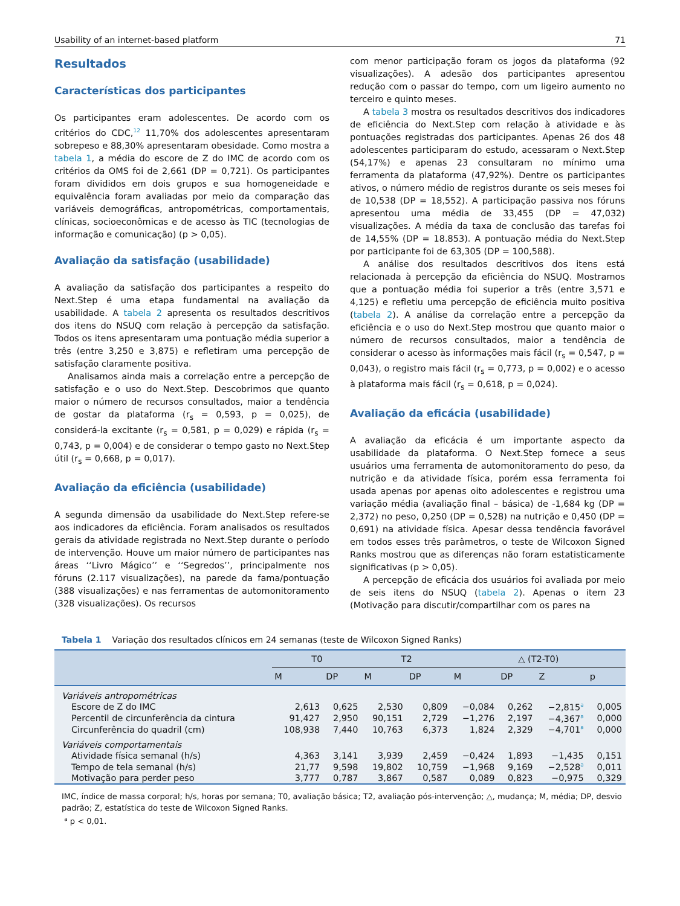Usability of an internet-based platform 71
Resultados
Características dos participantes
Os participantes eram adolescentes. De acordo com os critérios do CDC,<sup>12</sup> 11,70% dos adolescentes apresentaram sobrepeso e 88,30% apresentaram obesidade. Como mostra a tabela 1, a média do escore de Z do IMC de acordo com os critérios da OMS foi de 2,661 (DP = 0,721). Os participantes foram divididos em dois grupos e sua homogeneidade e equivalência foram avaliadas por meio da comparação das variáveis demográficas, antropométricas, comportamentais, clínicas, socioeconômicas e de acesso às TIC (tecnologias de informação e comunicação) (p > 0,05).
Avaliação da satisfação (usabilidade)
A avaliação da satisfação dos participantes a respeito do Next.Step é uma etapa fundamental na avaliação da usabilidade. A tabela 2 apresenta os resultados descritivos dos itens do NSUQ com relação à percepção da satisfação. Todos os itens apresentaram uma pontuação média superior a três (entre 3,250 e 3,875) e refletiram uma percepção de satisfação claramente positiva.
Analisamos ainda mais a correlação entre a percepção de satisfação e o uso do Next.Step. Descobrimos que quanto maior o número de recursos consultados, maior a tendência de gostar da plataforma (r<sub>s</sub> = 0,593, p = 0,025), de considerá-la excitante (r<sub>s</sub> = 0,581, p = 0,029) e rápida (r<sub>s</sub> = 0,743, p = 0,004) e de considerar o tempo gasto no Next.Step útil (r<sub>s</sub> = 0,668, p = 0,017).
Avaliação da eficiência (usabilidade)
A segunda dimensão da usabilidade do Next.Step refere-se aos indicadores da eficiência. Foram analisados os resultados gerais da atividade registrada no Next.Step durante o período de intervenção. Houve um maior número de participantes nas áreas ‘‘Livro Mágico’’ e ‘‘Segredos’’, principalmente nos fóruns (2.117 visualizações), na parede da fama/pontuação (388 visualizações) e nas ferramentas de automonitoramento (328 visualizações). Os recursos
com menor participação foram os jogos da plataforma (92 visualizações). A adesão dos participantes apresentou redução com o passar do tempo, com um ligeiro aumento no terceiro e quinto meses.
A tabela 3 mostra os resultados descritivos dos indicadores de eficiência do Next.Step com relação à atividade e às pontuações registradas dos participantes. Apenas 26 dos 48 adolescentes participaram do estudo, acessaram o Next.Step (54,17%) e apenas 23 consultaram no mínimo uma ferramenta da plataforma (47,92%). Dentre os participantes ativos, o número médio de registros durante os seis meses foi de 10,538 (DP = 18,552). A participação passiva nos fóruns apresentou uma média de 33,455 (DP = 47,032) visualizações. A média da taxa de conclusão das tarefas foi de 14,55% (DP = 18.853). A pontuação média do Next.Step por participante foi de 63,305 (DP = 100,588).
A análise dos resultados descritivos dos itens está relacionada à percepção da eficiência do NSUQ. Mostramos que a pontuação média foi superior a três (entre 3,571 e 4,125) e refletiu uma percepção de eficiência muito positiva (tabela 2). A análise da correlação entre a percepção da eficiência e o uso do Next.Step mostrou que quanto maior o número de recursos consultados, maior a tendência de considerar o acesso às informações mais fácil (r<sub>s</sub> = 0,547, p = 0,043), o registro mais fácil (r<sub>s</sub> = 0,773, p = 0,002) e o acesso à plataforma mais fácil (r<sub>s</sub> = 0,618, p = 0,024).
Avaliação da eficácia (usabilidade)
A avaliação da eficácia é um importante aspecto da usabilidade da plataforma. O Next.Step fornece a seus usuários uma ferramenta de automonitoramento do peso, da nutrição e da atividade física, porém essa ferramenta foi usada apenas por apenas oito adolescentes e registrou uma variação média (avaliação final – básica) de -1,684 kg (DP = 2,372) no peso, 0,250 (DP = 0,528) na nutrição e 0,450 (DP = 0,691) na atividade física. Apesar dessa tendência favorável em todos esses três parâmetros, o teste de Wilcoxon Signed Ranks mostrou que as diferenças não foram estatisticamente significativas (p > 0,05).
A percepção de eficácia dos usuários foi avaliada por meio de seis itens do NSUQ (tabela 2). Apenas o item 23 (Motivação para discutir/compartilhar com os pares na
Tabela 1 Variação dos resultados clínicos em 24 semanas (teste de Wilcoxon Signed Ranks)
| | T0 | | T2 | | △ (T2-T0) | | | |
| --- | --- | --- | --- | --- | --- | --- | --- | --- |
| | M | DP | M | DP | M | DP | Z | p |
| Variáveis antropométricas | | | | | | | | |
| Escore de Z do IMC | 2,613 | 0,625 | 2,530 | 0,809 | −0,084 | 0,262 | −2,815<sup>a</sup> | 0,005 |
| Percentil de circunferência da cintura | 91,427 | 2,950 | 90,151 | 2,729 | −1,276 | 2,197 | −4,367<sup>a</sup> | 0,000 |
| Circunferência do quadril (cm) | 108,938 | 7,440 | 10,763 | 6,373 | 1,824 | 2,329 | −4,701<sup>a</sup> | 0,000 |
| Variáveis comportamentais | | | | | | | | |
| Atividade física semanal (h/s) | 4,363 | 3,141 | 3,939 | 2,459 | −0,424 | 1,893 | −1,435 | 0,151 |
| Tempo de tela semanal (h/s) | 21,77 | 9,598 | 19,802 | 10,759 | −1,968 | 9,169 | −2,528<sup>a</sup> | 0,011 |
| Motivação para perder peso | 3,777 | 0,787 | 3,867 | 0,587 | 0,089 | 0,823 | −0,975 | 0,329 |
IMC, índice de massa corporal; h/s, horas por semana; T0, avaliação básica; T2, avaliação pós-intervenção; △, mudança; M, média; DP, desvio padrão; Z, estatística do teste de Wilcoxon Signed Ranks.
<sup>a</sup> p < 0,01.